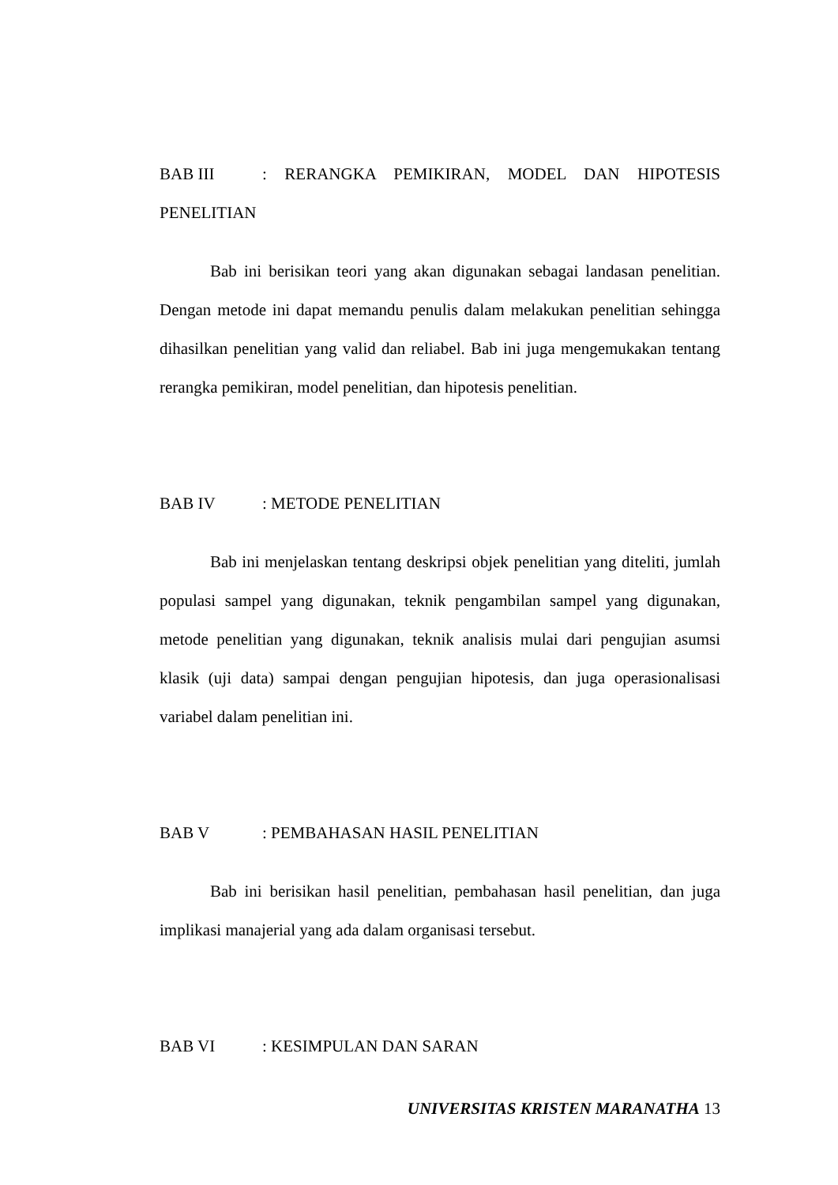BAB III: RERANGKA PEMIKIRAN, MODEL DAN HIPOTESIS
PENELITIAN
Bab ini berisikan teori yang akan digunakan sebagai landasan penelitian. Dengan metode ini dapat memandu penulis dalam melakukan penelitian sehingga dihasilkan penelitian yang valid dan reliabel. Bab ini juga mengemukakan tentang rerangka pemikiran, model penelitian, dan hipotesis penelitian.
BAB IV : METODE PENELITIAN
Bab ini menjelaskan tentang deskripsi objek penelitian yang diteliti, jumlah populasi sampel yang digunakan, teknik pengambilan sampel yang digunakan, metode penelitian yang digunakan, teknik analisis mulai dari pengujian asumsi klasik (uji data) sampai dengan pengujian hipotesis, dan juga operasionalisasi variabel dalam penelitian ini.
BAB V : PEMBAHASAN HASIL PENELITIAN
Bab ini berisikan hasil penelitian, pembahasan hasil penelitian, dan juga implikasi manajerial yang ada dalam organisasi tersebut.
BAB VI : KESIMPULAN DAN SARAN
UNIVERSITAS KRISTEN MARANATHA 13